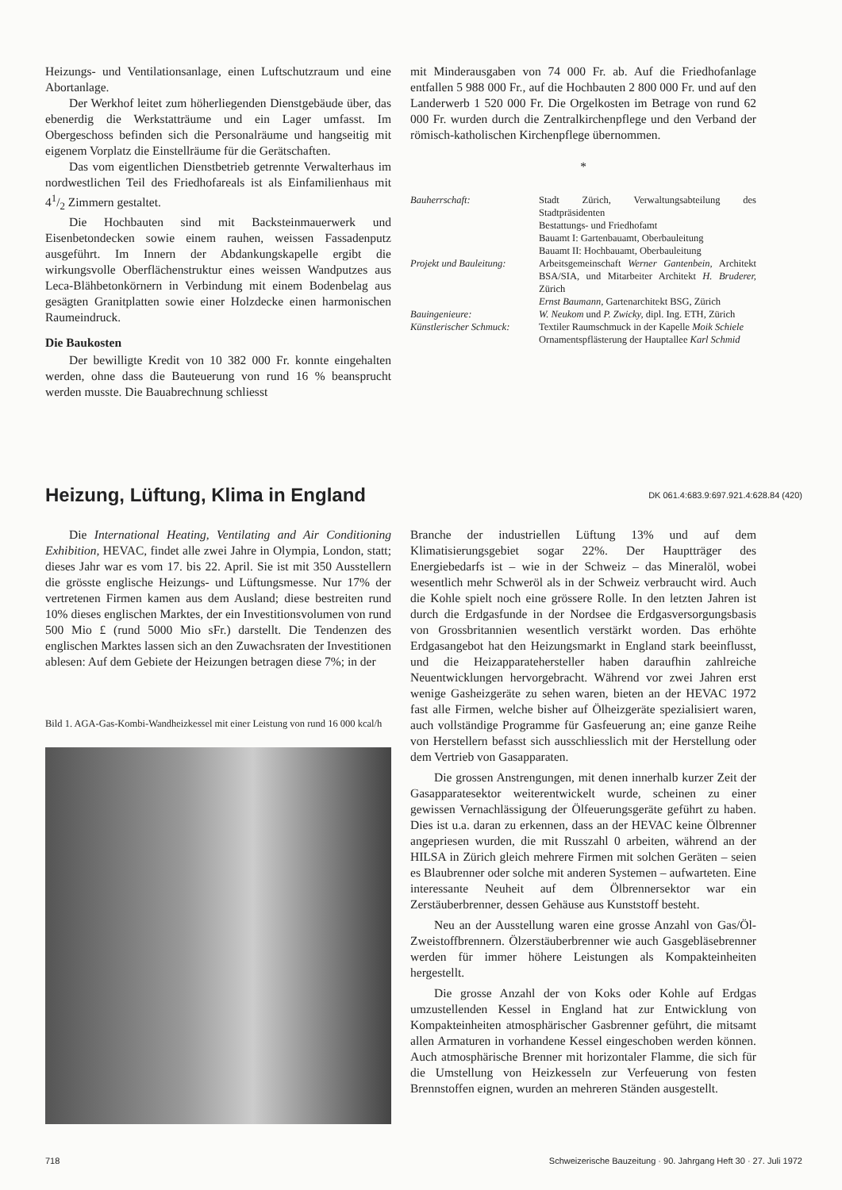Heizungs- und Ventilationsanlage, einen Luftschutzraum und eine Abortanlage.
Der Werkhof leitet zum höherliegenden Dienstgebäude über, das ebenerdig die Werkstatträume und ein Lager umfasst. Im Obergeschoss befinden sich die Personalräume und hangseitig mit eigenem Vorplatz die Einstellräume für die Gerätschaften.
Das vom eigentlichen Dienstbetrieb getrennte Verwalterhaus im nordwestlichen Teil des Friedhofareals ist als Einfamilienhaus mit 41/2 Zimmern gestaltet.
Die Hochbauten sind mit Backsteinmauerwerk und Eisenbetondecken sowie einem rauhen, weissen Fassadenputz ausgeführt. Im Innern der Abdankungskapelle ergibt die wirkungsvolle Oberflächenstruktur eines weissen Wandputzes aus Leca-Blähbetonkörnern in Verbindung mit einem Bodenbelag aus gesägten Granitplatten sowie einer Holzdecke einen harmonischen Raumeindruck.
Die Baukosten
Der bewilligte Kredit von 10 382 000 Fr. konnte eingehalten werden, ohne dass die Bauteuerung von rund 16 % beansprucht werden musste. Die Bauabrechnung schliesst
mit Minderausgaben von 74 000 Fr. ab. Auf die Friedhofanlage entfallen 5 988 000 Fr., auf die Hochbauten 2 800 000 Fr. und auf den Landerwerb 1 520 000 Fr. Die Orgelkosten im Betrage von rund 62 000 Fr. wurden durch die Zentralkirchenpflege und den Verband der römisch-katholischen Kirchenpflege übernommen.
*
Bauherrschaft: Stadt Zürich, Verwaltungsabteilung des Stadtpräsidenten
Bestattungs- und Friedhofamt
Bauamt I: Gartenbauamt, Oberbauleitung
Bauamt II: Hochbauamt, Oberbauleitung
Projekt und Bauleitung:
Arbeitsgemeinschaft Werner Gantenbein, Architekt BSA/SIA, und Mitarbeiter Architekt H. Bruderer, Zürich
Ernst Baumann, Gartenarchitekt BSG, Zürich
Bauingenieure: W. Neukom und P. Zwicky, dipl. Ing. ETH, Zürich
Künstlerischer Schmuck:
Textiler Raumschmuck in der Kapelle Moik Schiele
Ornamentspflästerung der Hauptallee Karl Schmid
Heizung, Lüftung, Klima in England
DK 061.4:683.9:697.921.4:628.84 (420)
Die International Heating, Ventilating and Air Conditioning Exhibition, HEVAC, findet alle zwei Jahre in Olympia, London, statt; dieses Jahr war es vom 17. bis 22. April. Sie ist mit 350 Ausstellern die grösste englische Heizungs- und Lüftungsmesse. Nur 17% der vertretenen Firmen kamen aus dem Ausland; diese bestreiten rund 10% dieses englischen Marktes, der ein Investitionsvolumen von rund 500 Mio £ (rund 5000 Mio sFr.) darstellt. Die Tendenzen des englischen Marktes lassen sich an den Zuwachsraten der Investitionen ablesen: Auf dem Gebiete der Heizungen betragen diese 7%; in der
Bild 1. AGA-Gas-Kombi-Wandheizkessel mit einer Leistung von rund 16 000 kcal/h
Branche der industriellen Lüftung 13% und auf dem Klimatisierungsgebiet sogar 22%. Der Hauptträger des Energiebedarfs ist – wie in der Schweiz – das Mineralöl, wobei wesentlich mehr Schweröl als in der Schweiz verbraucht wird. Auch die Kohle spielt noch eine grössere Rolle. In den letzten Jahren ist durch die Erdgasfunde in der Nordsee die Erdgasversorgungsbasis von Grossbritannien wesentlich verstärkt worden. Das erhöhte Erdgasangebot hat den Heizungsmarkt in England stark beeinflusst, und die Heizapparatehersteller haben daraufhin zahlreiche Neuentwicklungen hervorgebracht. Während vor zwei Jahren erst wenige Gasheizgeräte zu sehen waren, bieten an der HEVAC 1972 fast alle Firmen, welche bisher auf Ölheizgeräte spezialisiert waren, auch vollständige Programme für Gasfeuerung an; eine ganze Reihe von Herstellern befasst sich ausschliesslich mit der Herstellung oder dem Vertrieb von Gasapparaten.
Die grossen Anstrengungen, mit denen innerhalb kurzer Zeit der Gasapparatesektor weiterentwickelt wurde, scheinen zu einer gewissen Vernachlässigung der Ölfeuerungsgeräte geführt zu haben. Dies ist u.a. daran zu erkennen, dass an der HEVAC keine Ölbrenner angepriesen wurden, die mit Russzahl 0 arbeiten, während an der HILSA in Zürich gleich mehrere Firmen mit solchen Geräten – seien es Blaubrenner oder solche mit anderen Systemen – aufwarteten. Eine interessante Neuheit auf dem Ölbrennersektor war ein Zerstäuberbrenner, dessen Gehäuse aus Kunststoff besteht.
Neu an der Ausstellung waren eine grosse Anzahl von Gas/Öl-Zweistoffbrennern. Ölzerstäuberbrenner wie auch Gasgebläsebrenner werden für immer höhere Leistungen als Kompakteinheiten hergestellt.
Die grosse Anzahl der von Koks oder Kohle auf Erdgas umzustellenden Kessel in England hat zur Entwicklung von Kompakteinheiten atmosphärischer Gasbrenner geführt, die mitsamt allen Armaturen in vorhandene Kessel eingeschoben werden können. Auch atmosphärische Brenner mit horizontaler Flamme, die sich für die Umstellung von Heizkesseln zur Verfeuerung von festen Brennstoffen eignen, wurden an mehreren Ständen ausgestellt.
718 Schweizerische Bauzeitung · 90. Jahrgang Heft 30 · 27. Juli 1972